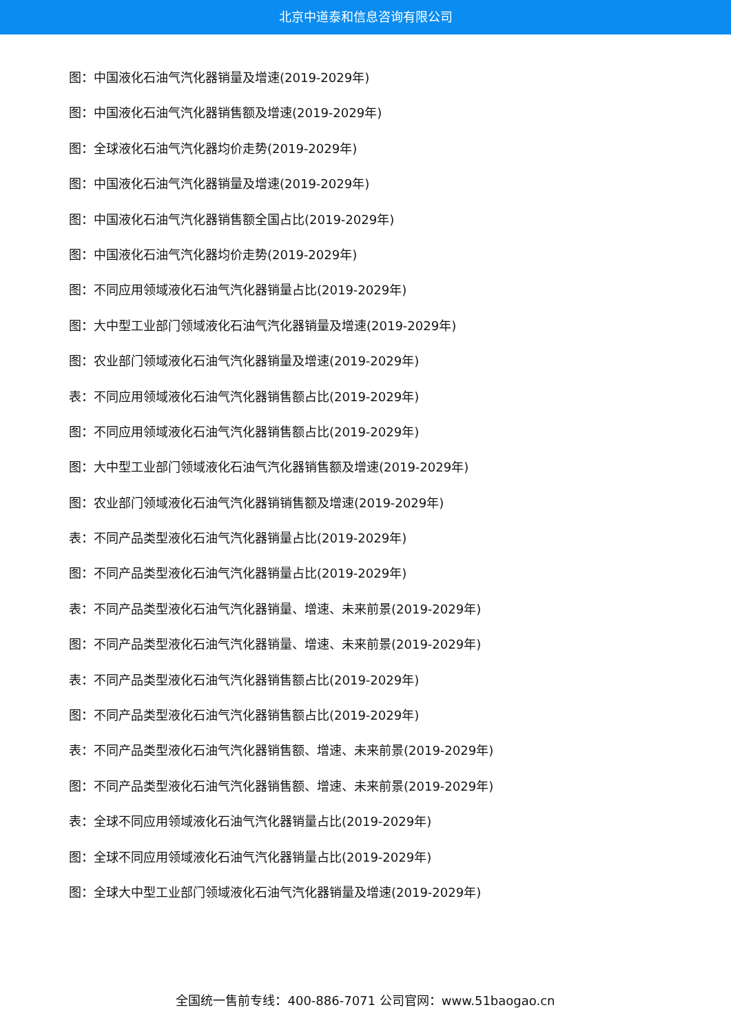北京中道泰和信息咨询有限公司
图：中国液化石油气汽化器销量及增速(2019-2029年)
图：中国液化石油气汽化器销售额及增速(2019-2029年)
图：全球液化石油气汽化器均价走势(2019-2029年)
图：中国液化石油气汽化器销量及增速(2019-2029年)
图：中国液化石油气汽化器销售额全国占比(2019-2029年)
图：中国液化石油气汽化器均价走势(2019-2029年)
图：不同应用领域液化石油气汽化器销量占比(2019-2029年)
图：大中型工业部门领域液化石油气汽化器销量及增速(2019-2029年)
图：农业部门领域液化石油气汽化器销量及增速(2019-2029年)
表：不同应用领域液化石油气汽化器销售额占比(2019-2029年)
图：不同应用领域液化石油气汽化器销售额占比(2019-2029年)
图：大中型工业部门领域液化石油气汽化器销售额及增速(2019-2029年)
图：农业部门领域液化石油气汽化器销销售额及增速(2019-2029年)
表：不同产品类型液化石油气汽化器销量占比(2019-2029年)
图：不同产品类型液化石油气汽化器销量占比(2019-2029年)
表：不同产品类型液化石油气汽化器销量、增速、未来前景(2019-2029年)
图：不同产品类型液化石油气汽化器销量、增速、未来前景(2019-2029年)
表：不同产品类型液化石油气汽化器销售额占比(2019-2029年)
图：不同产品类型液化石油气汽化器销售额占比(2019-2029年)
表：不同产品类型液化石油气汽化器销售额、增速、未来前景(2019-2029年)
图：不同产品类型液化石油气汽化器销售额、增速、未来前景(2019-2029年)
表：全球不同应用领域液化石油气汽化器销量占比(2019-2029年)
图：全球不同应用领域液化石油气汽化器销量占比(2019-2029年)
图：全球大中型工业部门领域液化石油气汽化器销量及增速(2019-2029年)
全国统一售前专线：400-886-7071 公司官网：www.51baogao.cn